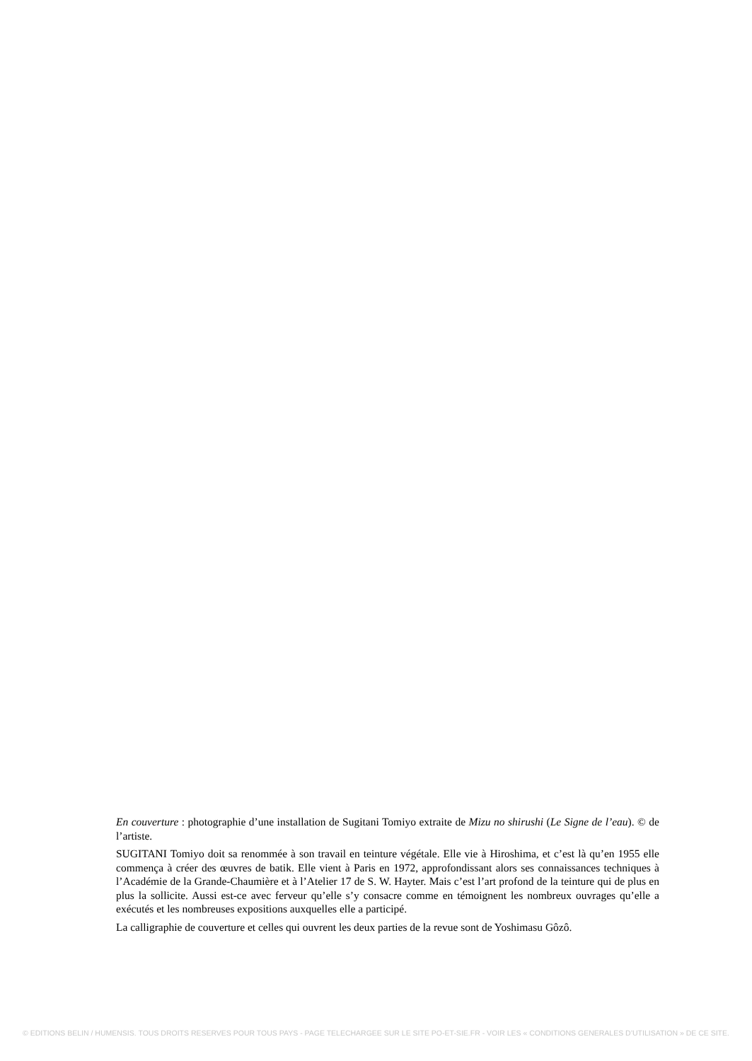En couverture : photographie d’une installation de Sugitani Tomiyo extraite de Mizu no shirushi (Le Signe de l’eau). © de l’artiste.
SUGITANI Tomiyo doit sa renommée à son travail en teinture végétale. Elle vie à Hiroshima, et c’est là qu’en 1955 elle commença à créer des œuvres de batik. Elle vient à Paris en 1972, approfondissant alors ses connaissances techniques à l’Académie de la Grande-Chaumière et à l’Atelier 17 de S. W. Hayter. Mais c’est l’art profond de la teinture qui de plus en plus la sollicite. Aussi est-ce avec ferveur qu’elle s’y consacre comme en témoignent les nombreux ouvrages qu’elle a exécutés et les nombreuses expositions auxquelles elle a participé.
La calligraphie de couverture et celles qui ouvrent les deux parties de la revue sont de Yoshimasu Gôzô.
© EDITIONS BELIN / HUMENSIS. TOUS DROITS RESERVES POUR TOUS PAYS - PAGE TELECHARGEE SUR LE SITE PO-ET-SIE.FR - VOIR LES « CONDITIONS GENERALES D’UTILISATION » DE CE SITE.